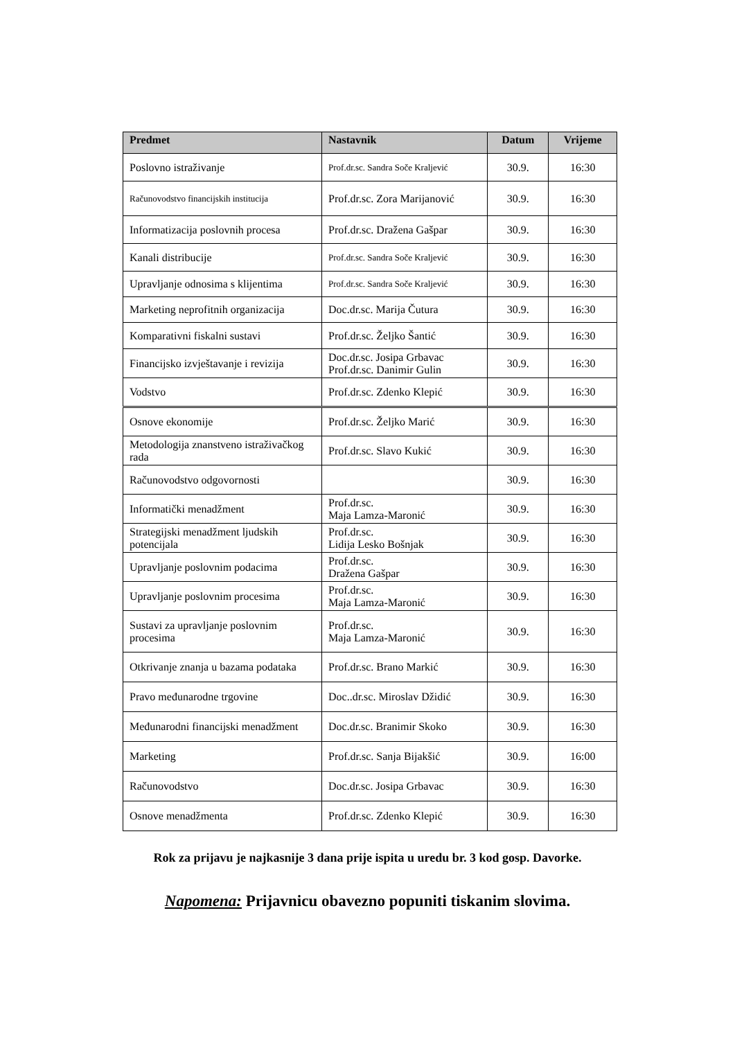| Predmet | Nastavnik | Datum | Vrijeme |
| --- | --- | --- | --- |
| Poslovno istraživanje | Prof.dr.sc. Sandra Soče Kraljević | 30.9. | 16:30 |
| Računovodstvo financijskih institucija | Prof.dr.sc. Zora Marijanović | 30.9. | 16:30 |
| Informatizacija poslovnih procesa | Prof.dr.sc. Dražena Gašpar | 30.9. | 16:30 |
| Kanali distribucije | Prof.dr.sc. Sandra Soče Kraljević | 30.9. | 16:30 |
| Upravljanje odnosima s klijentima | Prof.dr.sc. Sandra Soče Kraljević | 30.9. | 16:30 |
| Marketing neprofitnih organizacija | Doc.dr.sc. Marija Čutura | 30.9. | 16:30 |
| Komparativni fiskalni sustavi | Prof.dr.sc. Željko Šantić | 30.9. | 16:30 |
| Financijsko izvještavanje i revizija | Doc.dr.sc. Josipa Grbavac Prof.dr.sc. Danimir Gulin | 30.9. | 16:30 |
| Vodstvo | Prof.dr.sc. Zdenko Klepić | 30.9. | 16:30 |
| Osnove ekonomije | Prof.dr.sc. Željko Marić | 30.9. | 16:30 |
| Metodologija znanstveno istraživačkog rada | Prof.dr.sc. Slavo Kukić | 30.9. | 16:30 |
| Računovodstvo odgovornosti | | 30.9. | 16:30 |
| Informatički menadžment | Prof.dr.sc. Maja Lamza-Maronić | 30.9. | 16:30 |
| Strategijski menadžment ljudskih potencijala | Prof.dr.sc. Lidija Lesko Bošnjak | 30.9. | 16:30 |
| Upravljanje poslovnim podacima | Prof.dr.sc. Dražena Gašpar | 30.9. | 16:30 |
| Upravljanje poslovnim procesima | Prof.dr.sc. Maja Lamza-Maronić | 30.9. | 16:30 |
| Sustavi za upravljanje poslovnim procesima | Prof.dr.sc. Maja Lamza-Maronić | 30.9. | 16:30 |
| Otkrivanje znanja u bazama podataka | Prof.dr.sc. Brano Markić | 30.9. | 16:30 |
| Pravo međunarodne trgovine | Doc..dr.sc. Miroslav Džidić | 30.9. | 16:30 |
| Međunarodni financijski menadžment | Doc.dr.sc. Branimir Skoko | 30.9. | 16:30 |
| Marketing | Prof.dr.sc. Sanja Bijakšić | 30.9. | 16:00 |
| Računovodstvo | Doc.dr.sc. Josipa Grbavac | 30.9. | 16:30 |
| Osnove menadžmenta | Prof.dr.sc. Zdenko Klepić | 30.9. | 16:30 |
Rok za prijavu je najkasnije 3 dana prije ispita u uredu br. 3 kod gosp. Davorke.
Napomena: Prijavnicu obavezno popuniti tiskanim slovima.